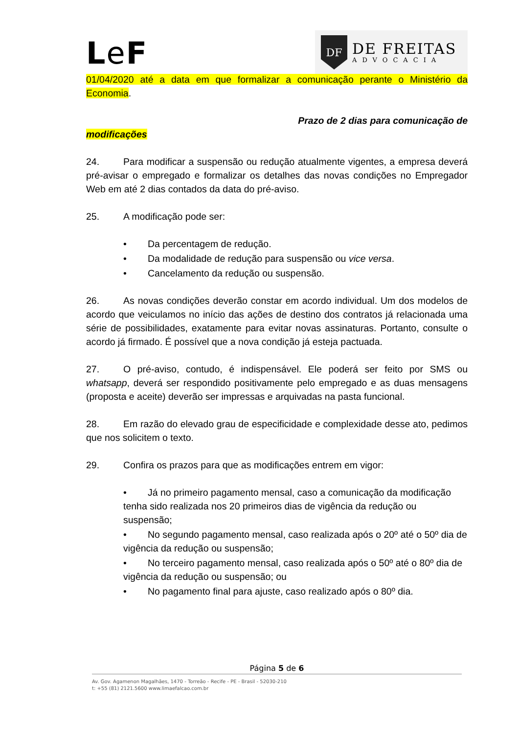Le F
DF
DE FREITAS
ADVOCACIA
01/04/2020 até a data em que formalizar a comunicação perante o Ministério da Economia.
Prazo de 2 dias para comunicação de
modificações
24. Para modificar a suspensão ou redução atualmente vigentes, a empresa deverá pré-avisar o empregado e formalizar os detalhes das novas condições no Empregador Web em até 2 dias contados da data do pré-aviso.
25. A modificação pode ser:
• Da percentagem de redução.
• Da modalidade de redução para suspensão ou vice versa.
• Cancelamento da redução ou suspensão.
26. As novas condições deverão constar em acordo individual. Um dos modelos de acordo que veiculamos no início das ações de destino dos contratos já relacionada uma série de possibilidades, exatamente para evitar novas assinaturas. Portanto, consulte o acordo já firmado. É possível que a nova condição já esteja pactuada.
27. O pré-aviso, contudo, é indispensável. Ele poderá ser feito por SMS ou whatsapp, deverá ser respondido positivamente pelo empregado e as duas mensagens (proposta e aceite) deverão ser impressas e arquivadas na pasta funcional.
28. Em razão do elevado grau de especificidade e complexidade desse ato, pedimos que nos solicitem o texto.
29. Confira os prazos para que as modificações entrem em vigor:
• Já no primeiro pagamento mensal, caso a comunicação da modificação tenha sido realizada nos 20 primeiros dias de vigência da redução ou suspensão;
• No segundo pagamento mensal, caso realizada após o 20º até o 50º dia de vigência da redução ou suspensão;
• No terceiro pagamento mensal, caso realizada após o 50º até o 80º dia de vigência da redução ou suspensão; ou
• No pagamento final para ajuste, caso realizado após o 80º dia.
Página 5 de 6
Av. Gov. Agamenon Magalhães, 1470 - Torreão - Recife - PE - Brasil - 52030-210
t: +55 (81) 2121.5600 www.limaefalcao.com.br